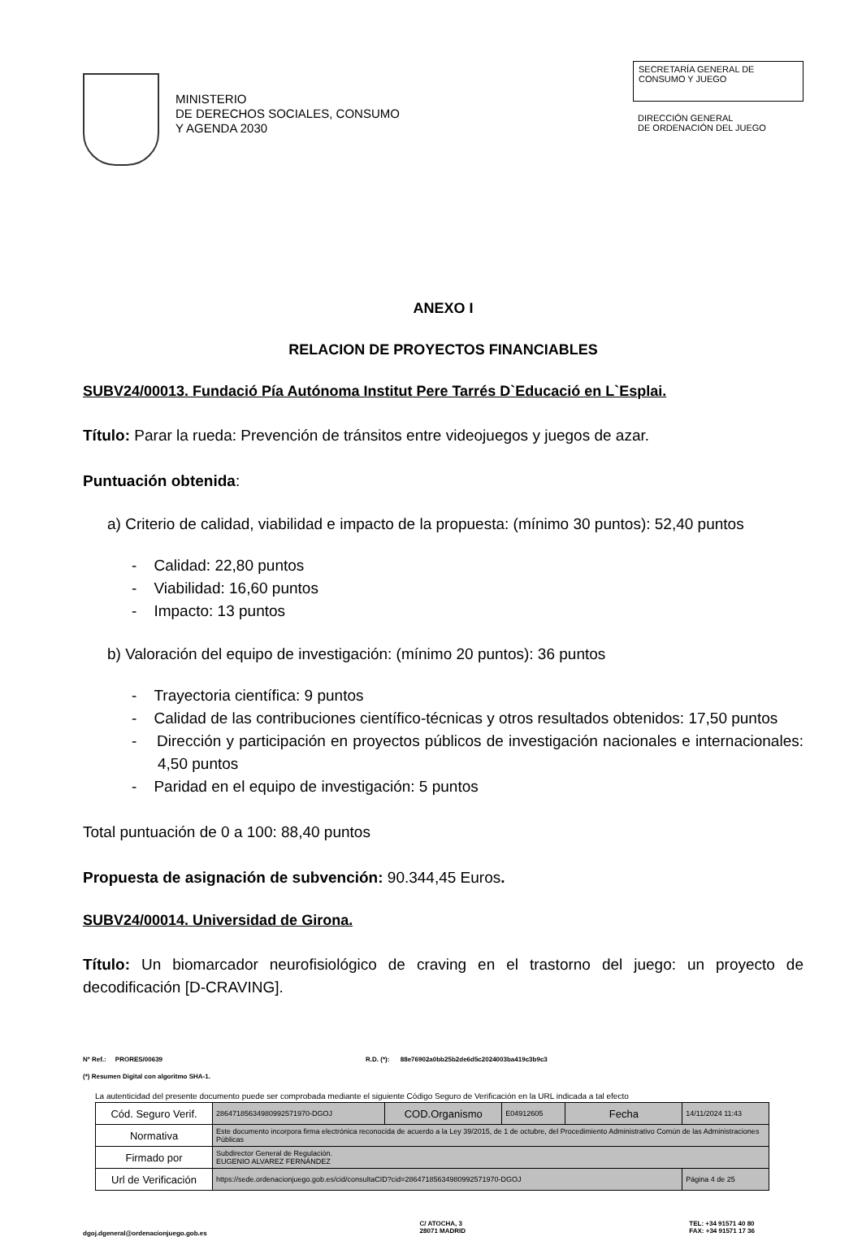MINISTERIO
DE DERECHOS SOCIALES, CONSUMO
Y AGENDA 2030
SECRETARÍA GENERAL DE
CONSUMO Y JUEGO
DIRECCIÓN GENERAL
DE ORDENACIÓN DEL JUEGO
ANEXO I
RELACION DE PROYECTOS FINANCIABLES
SUBV24/00013. Fundació Pía Autónoma Institut Pere Tarrés D`Educació en L`Esplai.
Título: Parar la rueda: Prevención de tránsitos entre videojuegos y juegos de azar.
Puntuación obtenida:
a) Criterio de calidad, viabilidad e impacto de la propuesta: (mínimo 30 puntos): 52,40 puntos
- Calidad: 22,80 puntos
- Viabilidad: 16,60 puntos
- Impacto: 13 puntos
b) Valoración del equipo de investigación: (mínimo 20 puntos): 36 puntos
- Trayectoria científica: 9 puntos
- Calidad de las contribuciones científico-técnicas y otros resultados obtenidos: 17,50 puntos
- Dirección y participación en proyectos públicos de investigación nacionales e internacionales: 4,50 puntos
- Paridad en el equipo de investigación: 5 puntos
Total puntuación de 0 a 100: 88,40 puntos
Propuesta de asignación de subvención: 90.344,45 Euros.
SUBV24/00014. Universidad de Girona.
Título: Un biomarcador neurofisiológico de craving en el trastorno del juego: un proyecto de decodificación [D-CRAVING].
Nº Ref.: PRORES/00639 R.D. (*): 88e76902a0bb25b2de6d5c2024003ba419c3b9c3
(*) Resumen Digital con algoritmo SHA-1.
La autenticidad del presente documento puede ser comprobada mediante el siguiente Código Seguro de Verificación en la URL indicada a tal efecto
| Cód. Seguro Verif. | 28647185634980992571970-DGOJ | COD.Organismo | E04912605 | Fecha | 14/11/2024 11:43 |
| Normativa | Este documento incorpora firma electrónica reconocida de acuerdo a la Ley 39/2015, de 1 de octubre, del Procedimiento Administrativo Común de las Administraciones Públicas | | | | |
| Firmado por | Subdirector General de Regulación. EUGENIO ALVAREZ FERNÁNDEZ | | | | |
| Url de Verificación | https://sede.ordenacionjuego.gob.es/cid/consultaCID?cid=28647185634980992571970-DGOJ | | | | Página 4 de 25 |
dgoj.dgeneral@ordenacionjuego.gob.es C/ ATOCHA, 3
28071 MADRID TEL: +34 91571 40 80
FAX: +34 91571 17 36